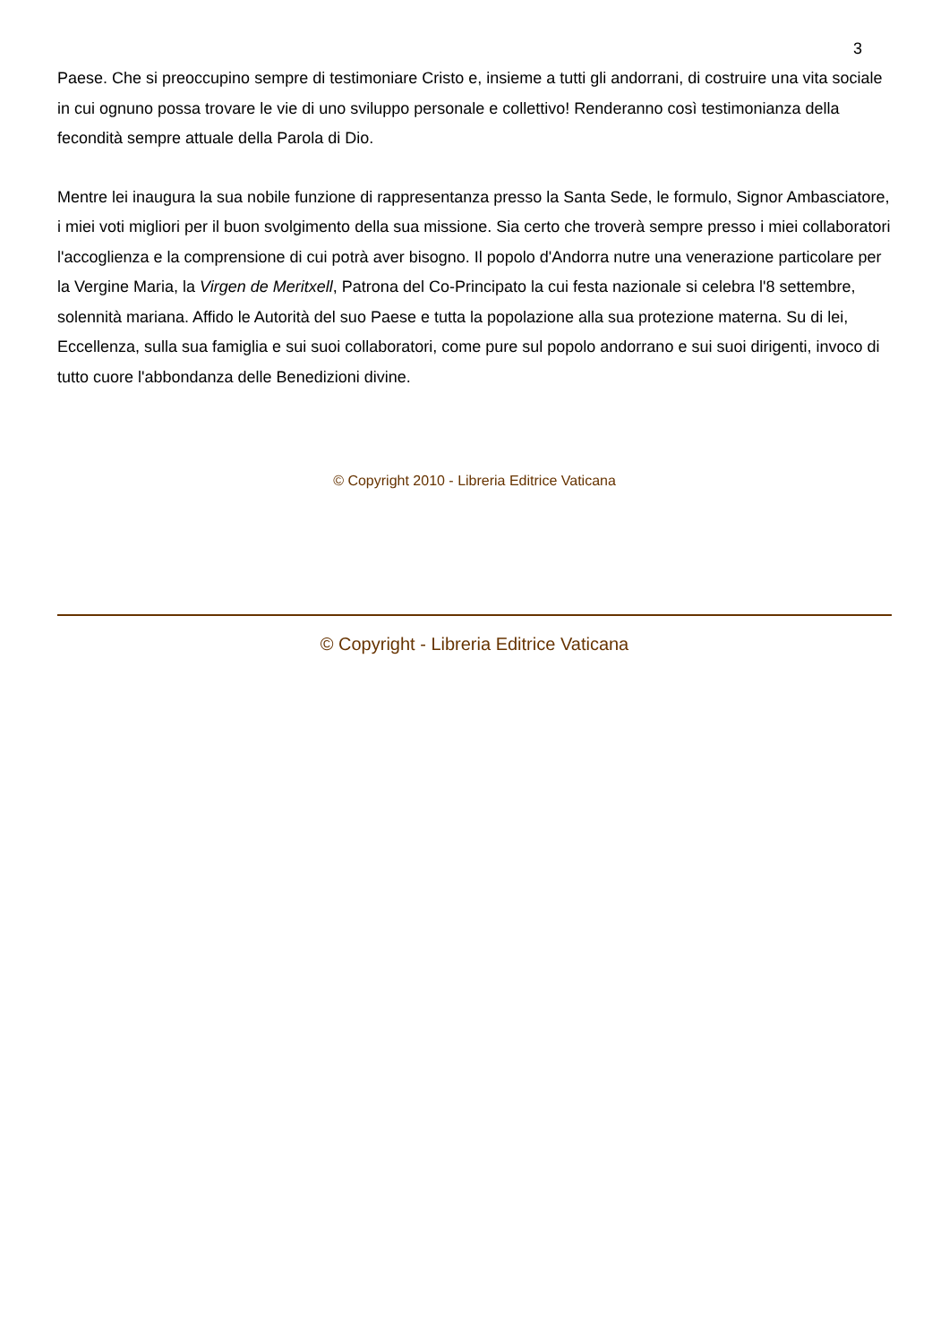3
Paese. Che si preoccupino sempre di testimoniare Cristo e, insieme a tutti gli andorrani, di costruire una vita sociale in cui ognuno possa trovare le vie di uno sviluppo personale e collettivo! Renderanno così testimonianza della fecondità sempre attuale della Parola di Dio.
Mentre lei inaugura la sua nobile funzione di rappresentanza presso la Santa Sede, le formulo, Signor Ambasciatore, i miei voti migliori per il buon svolgimento della sua missione. Sia certo che troverà sempre presso i miei collaboratori l'accoglienza e la comprensione di cui potrà aver bisogno. Il popolo d'Andorra nutre una venerazione particolare per la Vergine Maria, la Virgen de Meritxell, Patrona del Co-Principato la cui festa nazionale si celebra l'8 settembre, solennità mariana. Affido le Autorità del suo Paese e tutta la popolazione alla sua protezione materna. Su di lei, Eccellenza, sulla sua famiglia e sui suoi collaboratori, come pure sul popolo andorrano e sui suoi dirigenti, invoco di tutto cuore l'abbondanza delle Benedizioni divine.
© Copyright 2010 - Libreria Editrice Vaticana
© Copyright - Libreria Editrice Vaticana